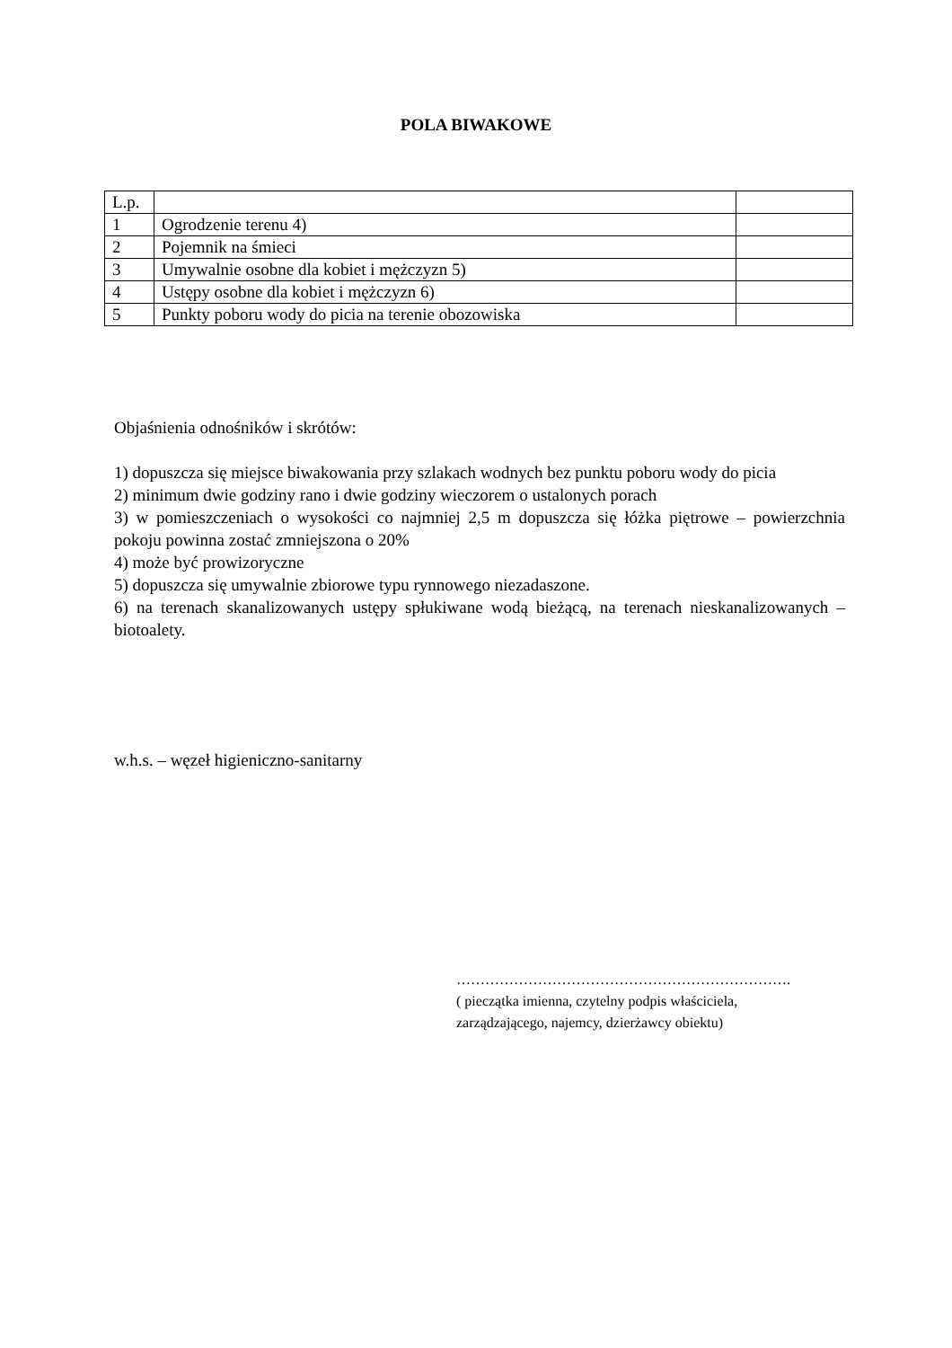POLA BIWAKOWE
| L.p. | | |
| 1 | Ogrodzenie terenu 4) | |
| 2 | Pojemnik na śmieci | |
| 3 | Umywalnie osobne dla kobiet i mężczyzn 5) | |
| 4 | Ustępy osobne dla kobiet i mężczyzn 6) | |
| 5 | Punkty poboru wody do picia na terenie obozowiska | |
Objaśnienia odnośników i skrótów:
1) dopuszcza się miejsce biwakowania przy szlakach wodnych bez punktu poboru wody do picia
2) minimum dwie godziny rano i dwie godziny wieczorem o ustalonych porach
3) w pomieszczeniach o wysokości co najmniej 2,5 m dopuszcza się łóżka piętrowe – powierzchnia pokoju powinna zostać zmniejszona o 20%
4) może być prowizoryczne
5) dopuszcza się umywalnie zbiorowe typu rynnowego niezadaszone.
6) na terenach skanalizowanych ustępy spłukiwane wodą bieżącą, na terenach nieskanalizowanych – biotoalety.
w.h.s. – węzeł higieniczno-sanitarny
…………………………………………………………….
( pieczątka imienna, czytelny podpis właściciela,
zarządzającego, najemcy, dzierżawcy obiektu)